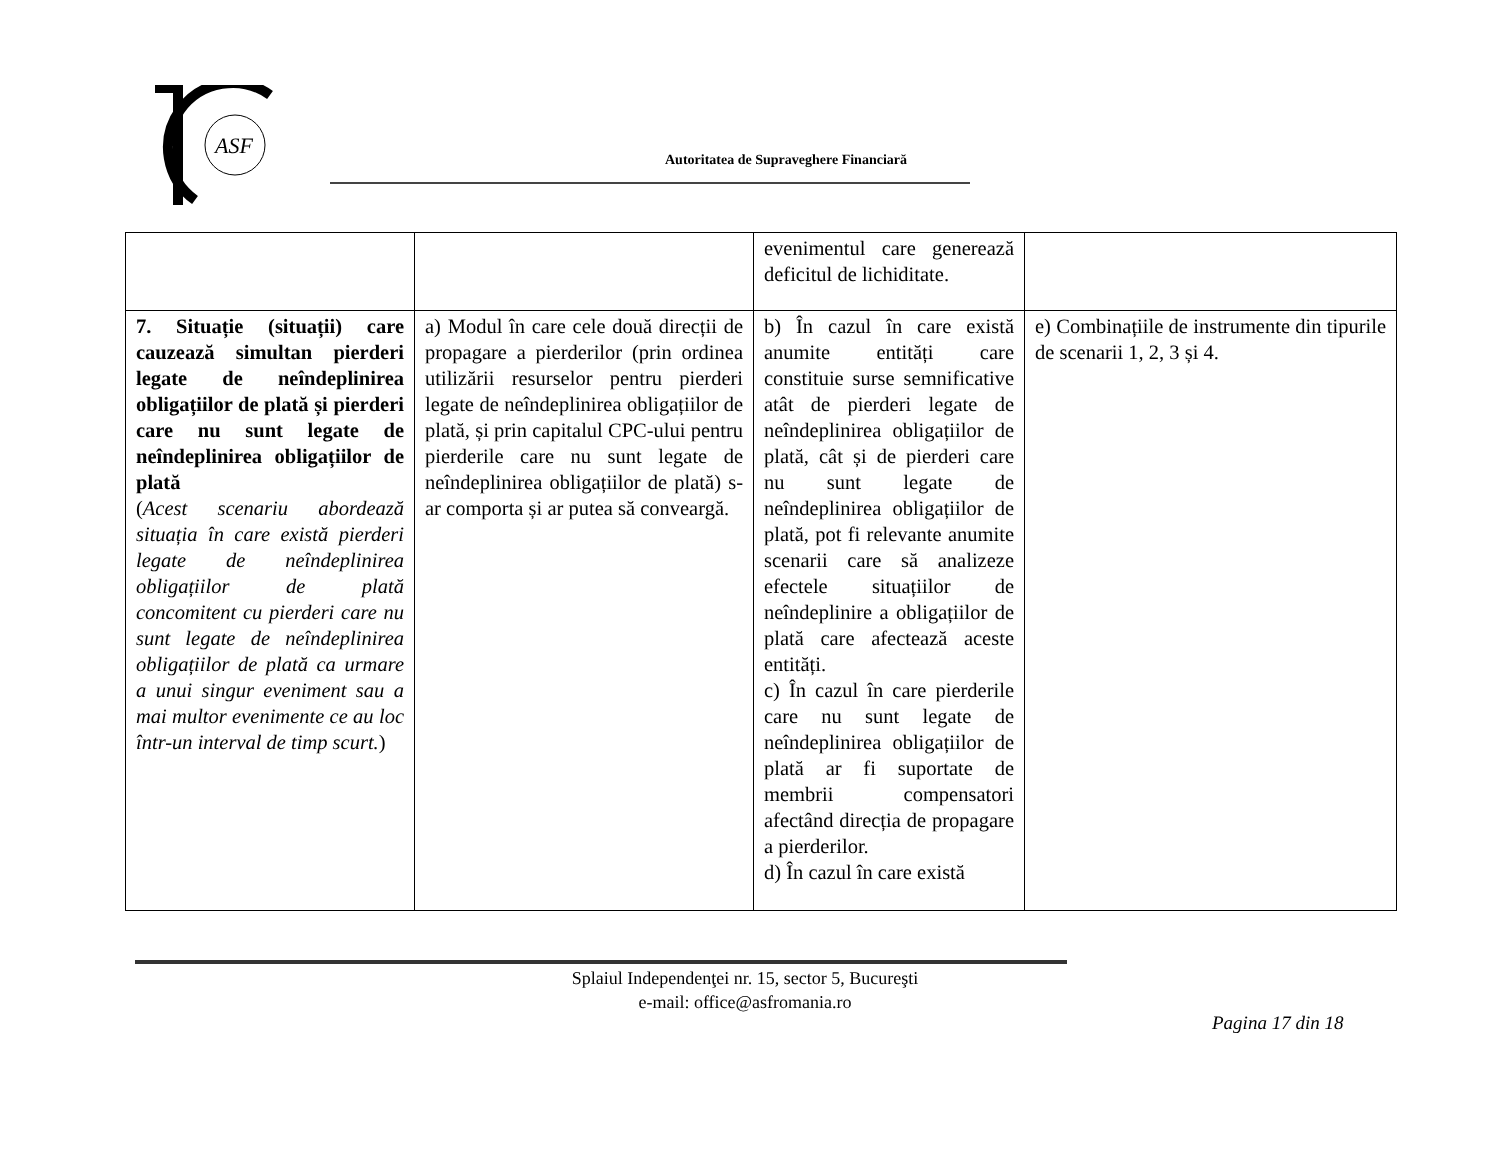ASF
Autoritatea de Supraveghere Financiară
| | | evenimentul care generează deficitul de lichiditate. | |
| 7. Situație (situații) care cauzează simultan pierderi legate de neîndeplinirea obligațiilor de plată și pierderi care nu sunt legate de neîndeplinirea obligațiilor de plată ( Acest scenariu abordează situația în care există pierderi legate de neîndeplinirea obligațiilor de plată concomitent cu pierderi care nu sunt legate de neîndeplinirea obligațiilor de plată ca urmare a unui singur eveniment sau a mai multor evenimente ce au loc într-un interval de timp scurt. ) | a) Modul în care cele două direcții de propagare a pierderilor (prin ordinea utilizării resurselor pentru pierderi legate de neîndeplinirea obligațiilor de plată, și prin capitalul CPC-ului pentru pierderile care nu sunt legate de neîndeplinirea obligațiilor de plată) s-ar comporta și ar putea să conveargă. | b) În cazul în care există anumite entități care constituie surse semnificative atât de pierderi legate de neîndeplinirea obligațiilor de plată, cât și de pierderi care nu sunt legate de neîndeplinirea obligațiilor de plată, pot fi relevante anumite scenarii care să analizeze efectele situațiilor de neîndeplinire a obligațiilor de plată care afectează aceste entități. c) În cazul în care pierderile care nu sunt legate de neîndeplinirea obligațiilor de plată ar fi suportate de membrii compensatori afectând direcția de propagare a pierderilor. d) În cazul în care există | e) Combinațiile de instrumente din tipurile de scenarii 1, 2, 3 și 4. |
Splaiul Independenţei nr. 15, sector 5, Bucureşti
e-mail: office@asfromania.ro
Pagina 17 din 18